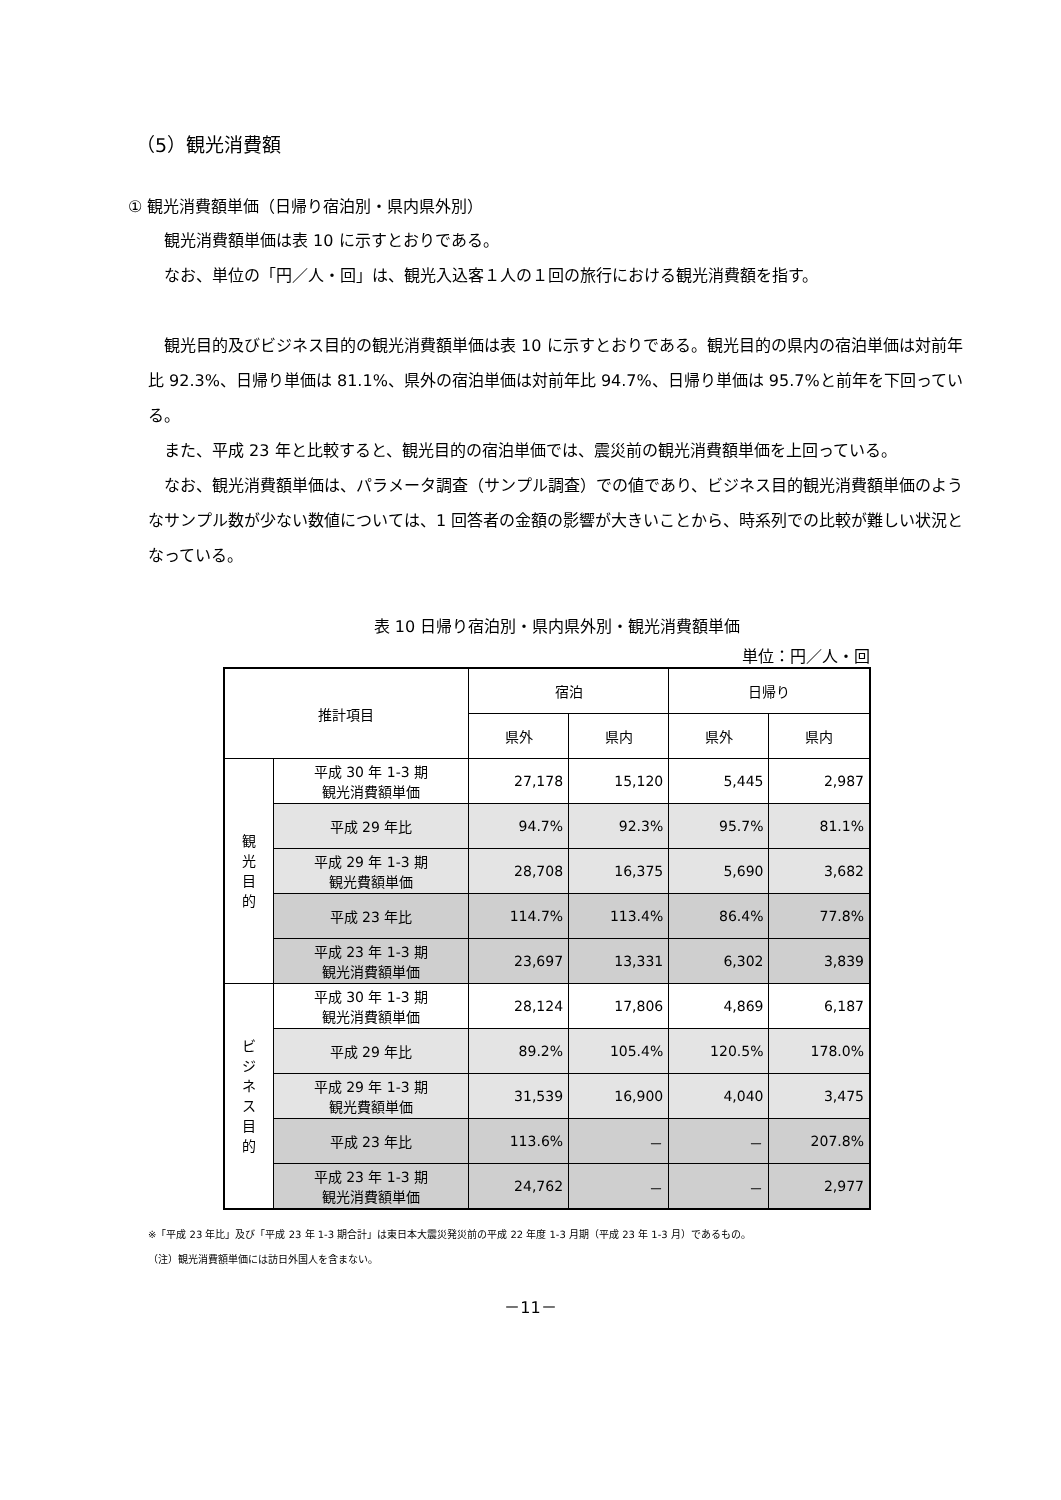（5）観光消費額
① 観光消費額単価（日帰り宿泊別・県内県外別）
観光消費額単価は表 10 に示すとおりである。
なお、単位の「円／人・回」は、観光入込客１人の１回の旅行における観光消費額を指す。
観光目的及びビジネス目的の観光消費額単価は表 10 に示すとおりである。観光目的の県内の宿泊単価は対前年比 92.3%、日帰り単価は 81.1%、県外の宿泊単価は対前年比 94.7%、日帰り単価は 95.7%と前年を下回っている。
また、平成 23 年と比較すると、観光目的の宿泊単価では、震災前の観光消費額単価を上回っている。
なお、観光消費額単価は、パラメータ調査（サンプル調査）での値であり、ビジネス目的観光消費額単価のようなサンプル数が少ない数値については、1 回答者の金額の影響が大きいことから、時系列での比較が難しい状況となっている。
表 10 日帰り宿泊別・県内県外別・観光消費額単価
単位：円／人・回
| 推計項目 | | 宿泊 | | 日帰り | |
| --- | --- | --- | --- | --- | --- |
| | | 県外 | 県内 | 県外 | 県内 |
| 観 光 目 的 | 平成 30 年 1-3 期 観光消費額単価 | 27,178 | 15,120 | 5,445 | 2,987 |
| | 平成 29 年比 | 94.7% | 92.3% | 95.7% | 81.1% |
| | 平成 29 年 1-3 期 観光費額単価 | 28,708 | 16,375 | 5,690 | 3,682 |
| | 平成 23 年比 | 114.7% | 113.4% | 86.4% | 77.8% |
| | 平成 23 年 1-3 期 観光消費額単価 | 23,697 | 13,331 | 6,302 | 3,839 |
| ビ ジ ネ ス 目 的 | 平成 30 年 1-3 期 観光消費額単価 | 28,124 | 17,806 | 4,869 | 6,187 |
| | 平成 29 年比 | 89.2% | 105.4% | 120.5% | 178.0% |
| | 平成 29 年 1-3 期 観光費額単価 | 31,539 | 16,900 | 4,040 | 3,475 |
| | 平成 23 年比 | 113.6% | － | － | 207.8% |
| | 平成 23 年 1-3 期 観光消費額単価 | 24,762 | － | － | 2,977 |
※「平成 23 年比」及び「平成 23 年 1-3 期合計」は東日本大震災発災前の平成 22 年度 1-3 月期（平成 23 年 1-3 月）であるもの。
（注）観光消費額単価には訪日外国人を含まない。
－11－